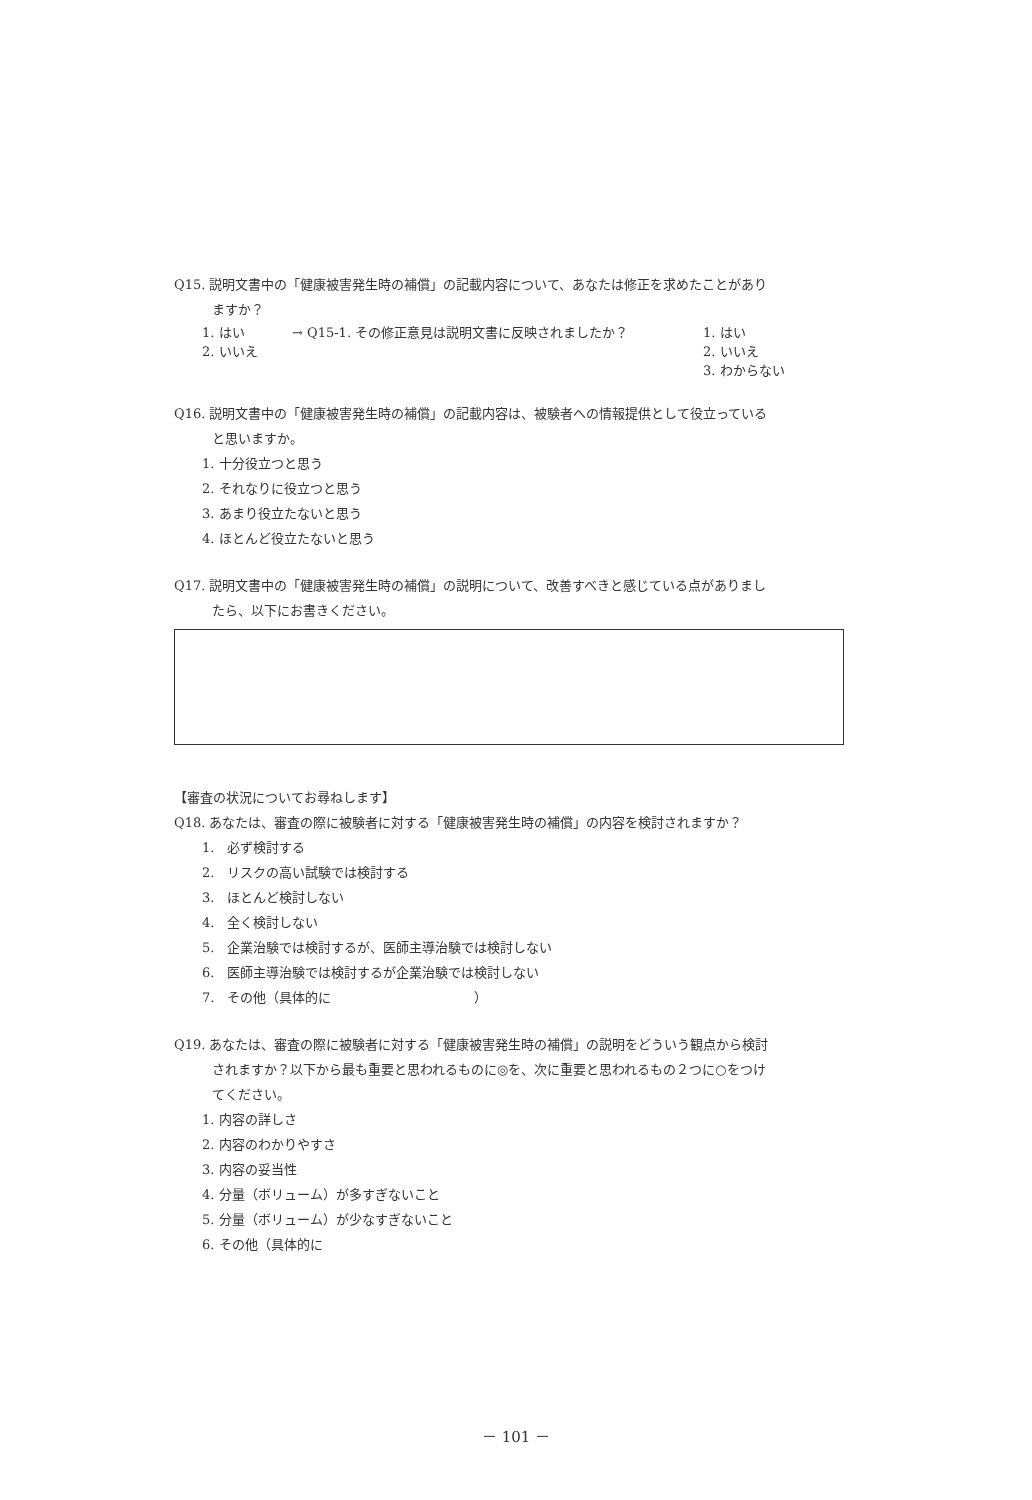Q15. 説明文書中の「健康被害発生時の補償」の記載内容について、あなたは修正を求めたことがあり
ますか？
1. はい → Q15-1. その修正意見は説明文書に反映されましたか？ 1. はい
2. いいえ 2. いいえ
3. わからない
Q16. 説明文書中の「健康被害発生時の補償」の記載内容は、被験者への情報提供として役立っている
と思いますか。
1. 十分役立つと思う
2. それなりに役立つと思う
3. あまり役立たないと思う
4. ほとんど役立たないと思う
Q17. 説明文書中の「健康被害発生時の補償」の説明について、改善すべきと感じている点がありまし
たら、以下にお書きください。
【審査の状況についてお尋ねします】
Q18. あなたは、審査の際に被験者に対する「健康被害発生時の補償」の内容を検討されますか？
1.　必ず検討する
2.　リスクの高い試験では検討する
3.　ほとんど検討しない
4.　全く検討しない
5.　企業治験では検討するが、医師主導治験では検討しない
6.　医師主導治験では検討するが企業治験では検討しない
7.　その他（具体的に　　　　　　　　　　　）
Q19. あなたは、審査の際に被験者に対する「健康被害発生時の補償」の説明をどういう観点から検討
されますか？以下から最も重要と思われるものに◎を、次に重要と思われるもの２つに○をつけ
てください。
1. 内容の詳しさ
2. 内容のわかりやすさ
3. 内容の妥当性
4. 分量（ボリューム）が多すぎないこと
5. 分量（ボリューム）が少なすぎないこと
6. その他（具体的に
－ 101 －